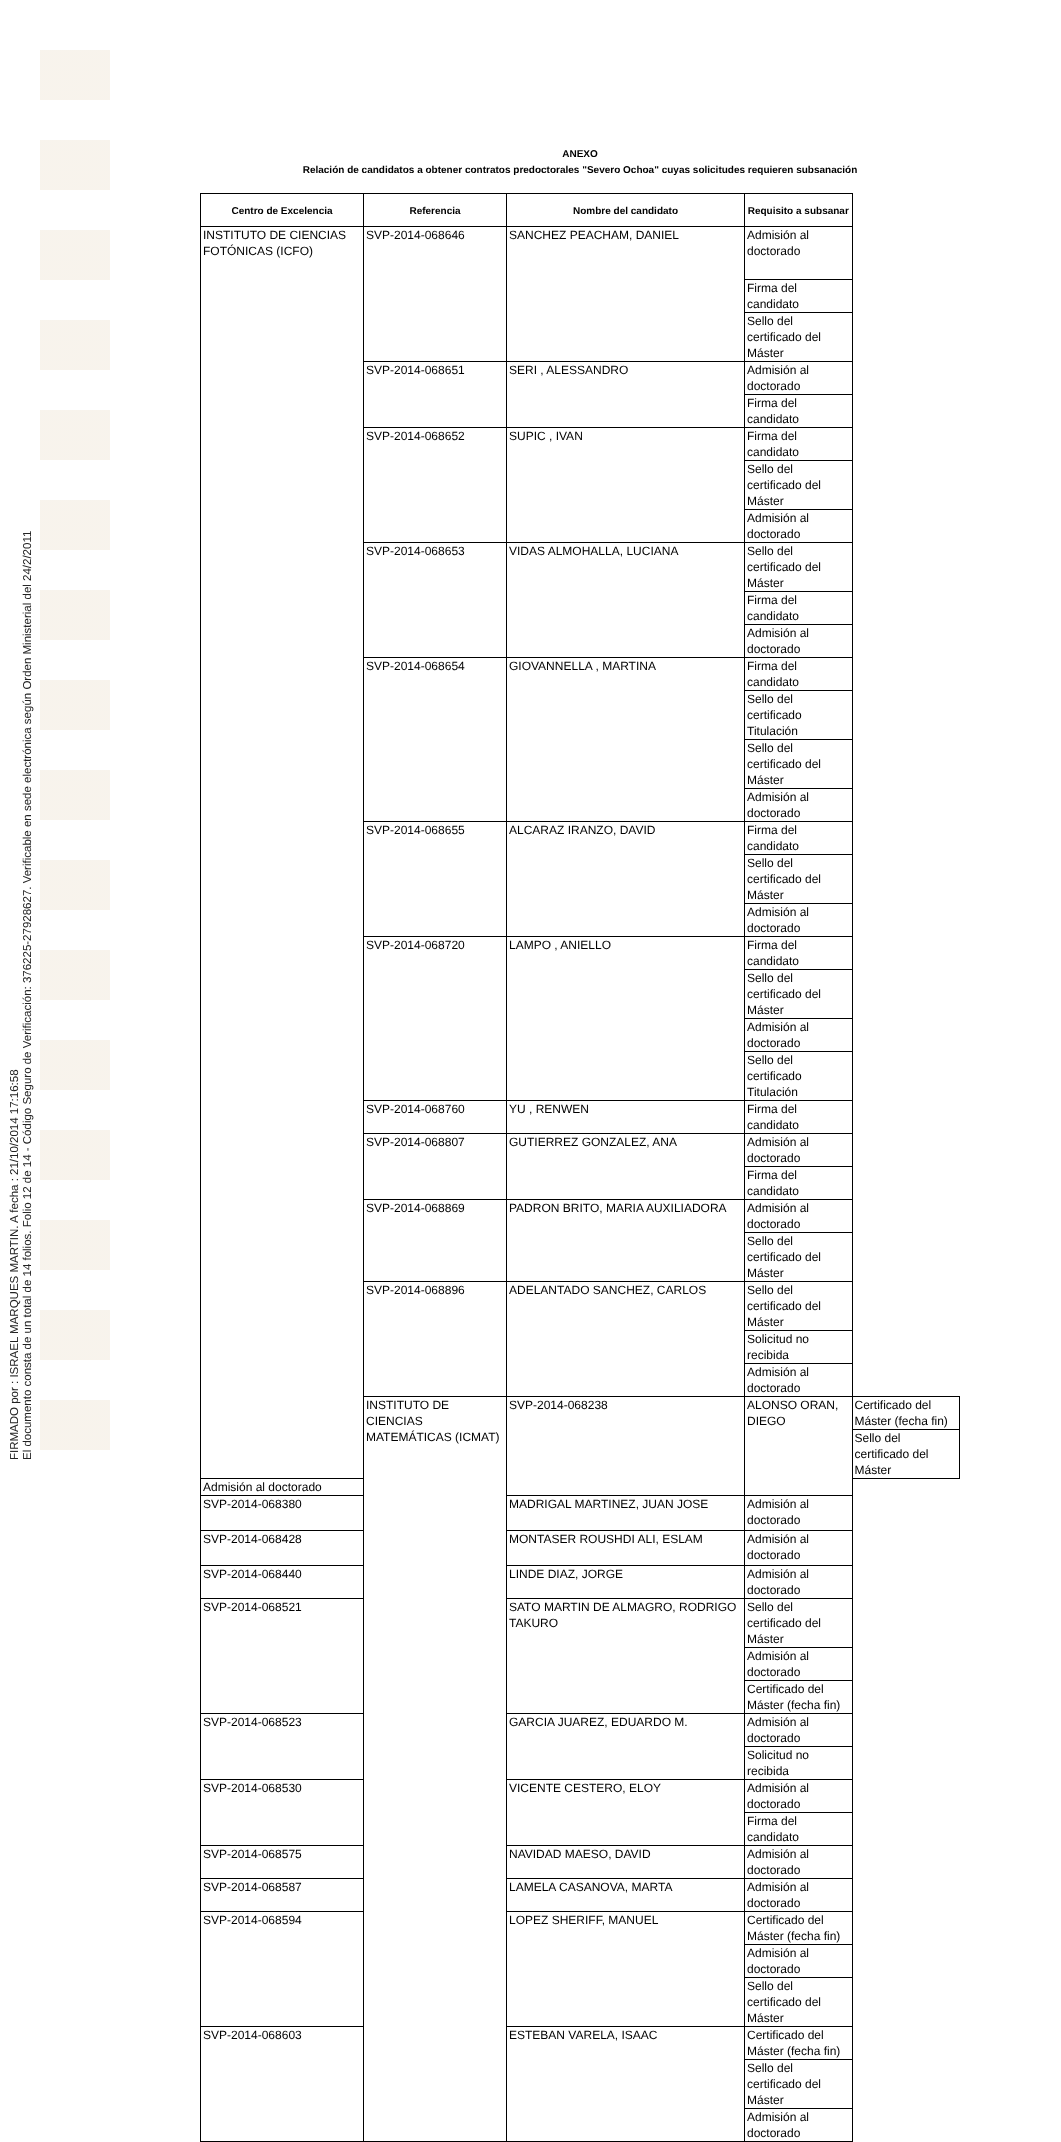FIRMADO por : ISRAEL MARQUES MARTIN. A fecha : 21/10/2014 17:16:58
El documento consta de un total de 14 folios. Folio 12 de 14 - Código Seguro de Verificación: 376225-27928627. Verificable en sede electrónica según Orden Ministerial del 24/2/2011
ANEXO
Relación de candidatos a obtener contratos predoctorales "Severo Ochoa" cuyas solicitudes requieren subsanación
| Centro de Excelencia | Referencia | Nombre del candidato | Requisito a subsanar | |
| --- | --- | --- | --- | --- |
| INSTITUTO DE CIENCIAS FOTÓNICAS (ICFO) | SVP-2014-068646 | SANCHEZ PEACHAM, DANIEL | Admisión al doctorado | |
| | | | Firma del candidato | |
| | | | Sello del certificado del Máster | |
| | SVP-2014-068651 | SERI , ALESSANDRO | Admisión al doctorado | |
| | | | Firma del candidato | |
| | SVP-2014-068652 | SUPIC , IVAN | Firma del candidato | |
| | | | Sello del certificado del Máster | |
| | | | Admisión al doctorado | |
| | SVP-2014-068653 | VIDAS ALMOHALLA, LUCIANA | Sello del certificado del Máster | |
| | | | Firma del candidato | |
| | | | Admisión al doctorado | |
| | SVP-2014-068654 | GIOVANNELLA , MARTINA | Firma del candidato | |
| | | | Sello del certificado Titulación | |
| | | | Sello del certificado del Máster | |
| | | | Admisión al doctorado | |
| | SVP-2014-068655 | ALCARAZ IRANZO, DAVID | Firma del candidato | |
| | | | Sello del certificado del Máster | |
| | | | Admisión al doctorado | |
| | SVP-2014-068720 | LAMPO , ANIELLO | Firma del candidato | |
| | | | Sello del certificado del Máster | |
| | | | Admisión al doctorado | |
| | | | Sello del certificado Titulación | |
| | SVP-2014-068760 | YU , RENWEN | Firma del candidato | |
| | SVP-2014-068807 | GUTIERREZ GONZALEZ, ANA | Admisión al doctorado | |
| | | | Firma del candidato | |
| | SVP-2014-068869 | PADRON BRITO, MARIA AUXILIADORA | Admisión al doctorado | |
| | | | Sello del certificado del Máster | |
| | SVP-2014-068896 | ADELANTADO SANCHEZ, CARLOS | Sello del certificado del Máster | |
| | | | Solicitud no recibida | |
| | | | Admisión al doctorado | |
| | INSTITUTO DE CIENCIAS MATEMÁTICAS (ICMAT) | SVP-2014-068238 | ALONSO ORAN, DIEGO | Certificado del Máster (fecha fin) |
| | | | | Sello del certificado del Máster |
| Admisión al doctorado | | | | |
| SVP-2014-068380 | | MADRIGAL MARTINEZ, JUAN JOSE | Admisión al doctorado | |
| SVP-2014-068428 | | MONTASER ROUSHDI ALI, ESLAM | Admisión al doctorado | |
| SVP-2014-068440 | | LINDE DIAZ, JORGE | Admisión al doctorado | |
| SVP-2014-068521 | | SATO MARTIN DE ALMAGRO, RODRIGO TAKURO | Sello del certificado del Máster | |
| | | | Admisión al doctorado | |
| | | | Certificado del Máster (fecha fin) | |
| SVP-2014-068523 | | GARCIA JUAREZ, EDUARDO M. | Admisión al doctorado | |
| | | | Solicitud no recibida | |
| SVP-2014-068530 | | VICENTE CESTERO, ELOY | Admisión al doctorado | |
| | | | Firma del candidato | |
| SVP-2014-068575 | | NAVIDAD MAESO, DAVID | Admisión al doctorado | |
| SVP-2014-068587 | | LAMELA CASANOVA, MARTA | Admisión al doctorado | |
| SVP-2014-068594 | | LOPEZ SHERIFF, MANUEL | Certificado del Máster (fecha fin) | |
| | | | Admisión al doctorado | |
| | | | Sello del certificado del Máster | |
| SVP-2014-068603 | | ESTEBAN VARELA, ISAAC | Certificado del Máster (fecha fin) | |
| | | | Sello del certificado del Máster | |
| | | | Admisión al doctorado | |